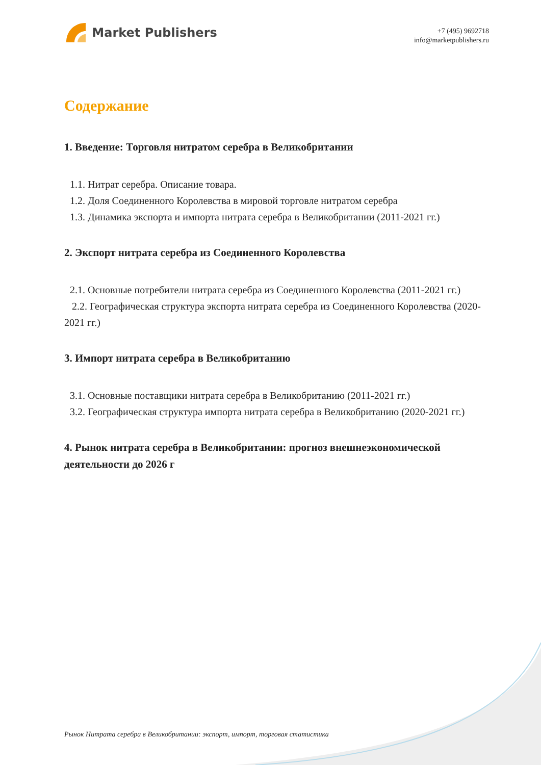Market Publishers
+7 (495) 9692718
info@marketpublishers.ru
Содержание
1. Введение: Торговля нитратом серебра в Великобритании
1.1. Нитрат серебра. Описание товара.
1.2. Доля Соединенного Королевства в мировой торговле нитратом серебра
1.3. Динамика экспорта и импорта нитрата серебра в Великобритании (2011-2021 гг.)
2. Экспорт нитрата серебра из Соединенного Королевства
2.1. Основные потребители нитрата серебра из Соединенного Королевства (2011-2021 гг.)
2.2. Географическая структура экспорта нитрата серебра из Соединенного Королевства (2020-2021 гг.)
3. Импорт нитрата серебра в Великобританию
3.1. Основные поставщики нитрата серебра в Великобританию (2011-2021 гг.)
3.2. Географическая структура импорта нитрата серебра в Великобританию (2020-2021 гг.)
4. Рынок нитрата серебра в Великобритании: прогноз внешнеэкономической деятельности до 2026 г
Рынок Нитрата серебра в Великобритании: экспорт, импорт, торговая статистика